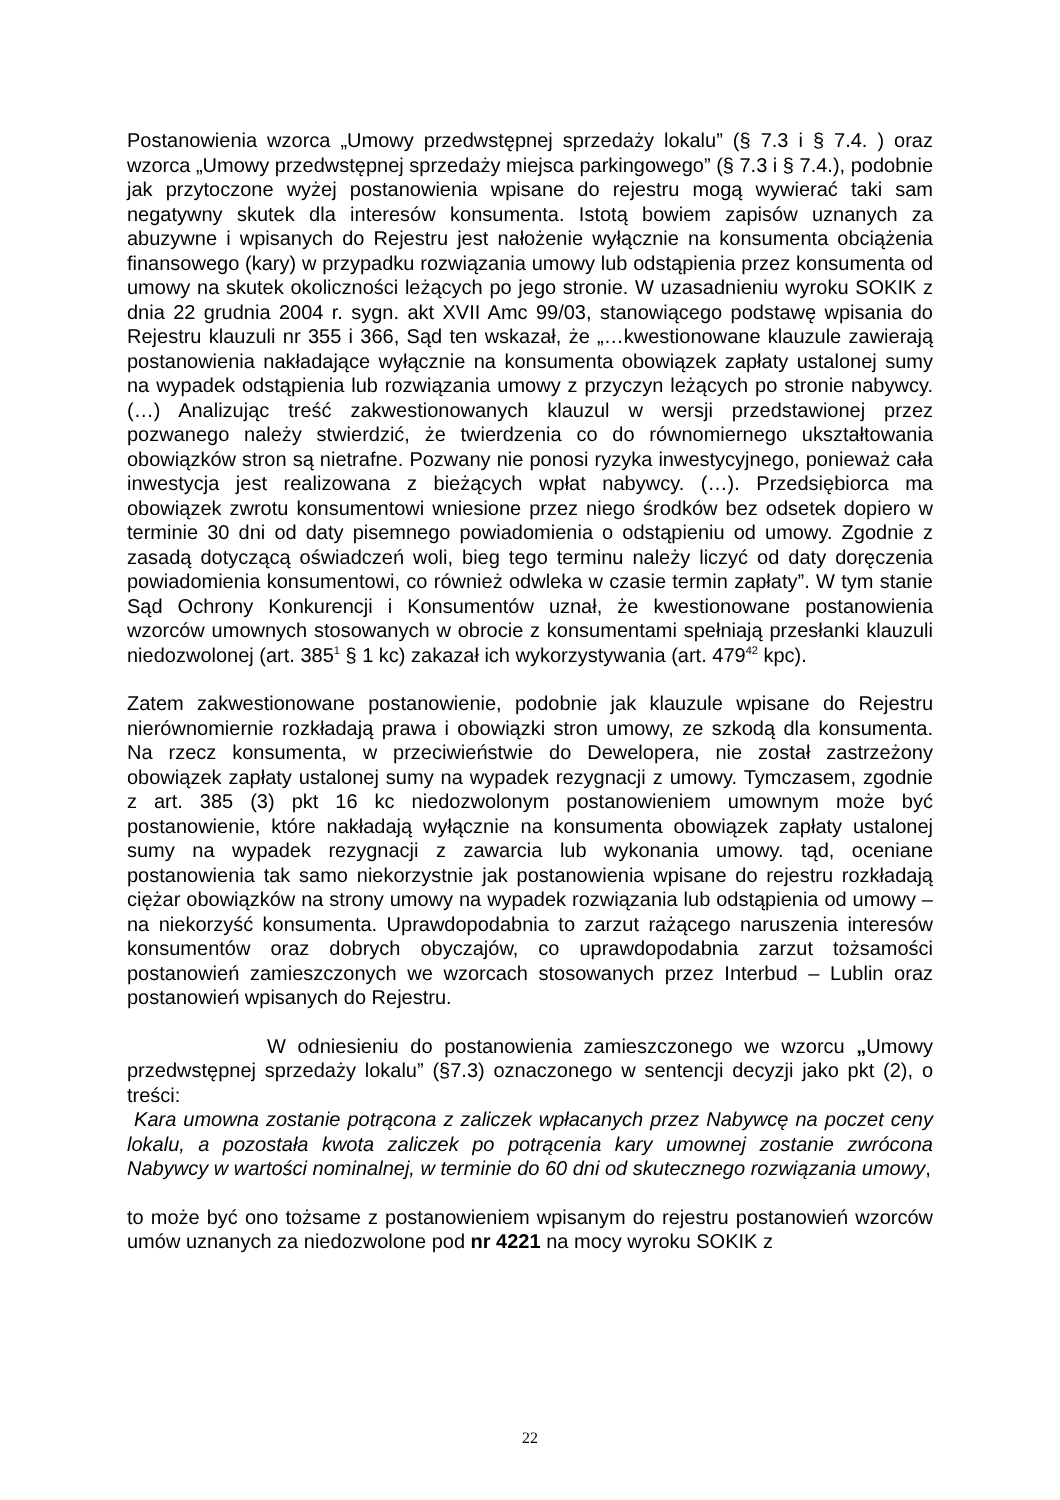Postanowienia wzorca „Umowy przedwstępnej sprzedaży lokalu” (§ 7.3 i § 7.4. ) oraz wzorca „Umowy przedwstępnej sprzedaży miejsca parkingowego” (§ 7.3 i § 7.4.), podobnie jak przytoczone wyżej postanowienia wpisane do rejestru mogą wywierać taki sam negatywny skutek dla interesów konsumenta. Istotą bowiem zapisów uznanych za abuzywne i wpisanych do Rejestru jest nałożenie wyłącznie na konsumenta obciążenia finansowego (kary) w przypadku rozwiązania umowy lub odstąpienia przez konsumenta od umowy na skutek okoliczności leżących po jego stronie. W uzasadnieniu wyroku SOKIK z dnia 22 grudnia 2004 r. sygn. akt XVII Amc 99/03, stanowiącego podstawę wpisania do Rejestru klauzuli nr 355 i 366, Sąd ten wskazał, że „…kwestionowane klauzule zawierają postanowienia nakładające wyłącznie na konsumenta obowiązek zapłaty ustalonej sumy na wypadek odstąpienia lub rozwiązania umowy z przyczyn leżących po stronie nabywcy. (…) Analizując treść zakwestionowanych klauzul w wersji przedstawionej przez pozwanego należy stwierdzić, że twierdzenia co do równomiernego ukształtowania obowiązków stron są nietrafne. Pozwany nie ponosi ryzyka inwestycyjnego, ponieważ cała inwestycja jest realizowana z bieżących wpłat nabywcy. (…). Przedsiębiorca ma obowiązek zwrotu konsumentowi wniesione przez niego środków bez odsetek dopiero w terminie 30 dni od daty pisemnego powiadomienia o odstąpieniu od umowy. Zgodnie z zasadą dotyczącą oświadczeń woli, bieg tego terminu należy liczyć od daty doręczenia powiadomienia konsumentowi, co również odwleka w czasie termin zapłaty”. W tym stanie Sąd Ochrony Konkurencji i Konsumentów uznał, że kwestionowane postanowienia wzorców umownych stosowanych w obrocie z konsumentami spełniają przesłanki klauzuli niedozwolonej (art. 385<sup>1</sup> § 1 kc) zakazał ich wykorzystywania (art. 479<sup>42</sup> kpc).
Zatem zakwestionowane postanowienie, podobnie jak klauzule wpisane do Rejestru nierównomiernie rozkładają prawa i obowiązki stron umowy, ze szkodą dla konsumenta. Na rzecz konsumenta, w przeciwieństwie do Dewelopera, nie został zastrzeżony obowiązek zapłaty ustalonej sumy na wypadek rezygnacji z umowy. Tymczasem, zgodnie z art. 385 (3) pkt 16 kc niedozwolonym postanowieniem umownym może być postanowienie, które nakładają wyłącznie na konsumenta obowiązek zapłaty ustalonej sumy na wypadek rezygnacji z zawarcia lub wykonania umowy. tąd, oceniane postanowienia tak samo niekorzystnie jak postanowienia wpisane do rejestru rozkładają ciężar obowiązków na strony umowy na wypadek rozwiązania lub odstąpienia od umowy – na niekorzyść konsumenta. Uprawdopodabnia to zarzut rażącego naruszenia interesów konsumentów oraz dobrych obyczajów, co uprawdopodabnia zarzut tożsamości postanowień zamieszczonych we wzorcach stosowanych przez Interbud – Lublin oraz postanowień wpisanych do Rejestru.
W odniesieniu do postanowienia zamieszczonego we wzorcu „Umowy przedwstępnej sprzedaży lokalu” (§7.3) oznaczonego w sentencji decyzji jako pkt (2), o treści:
Kara umowna zostanie potrącona z zaliczek wpłacanych przez Nabywcę na poczet ceny lokalu, a pozostała kwota zaliczek po potrącenia kary umownej zostanie zwrócona Nabywcy w wartości nominalnej, w terminie do 60 dni od skutecznego rozwiązania umowy,
to może być ono tożsame z postanowieniem wpisanym do rejestru postanowień wzorców umów uznanych za niedozwolone pod nr 4221 na mocy wyroku SOKIK z
22